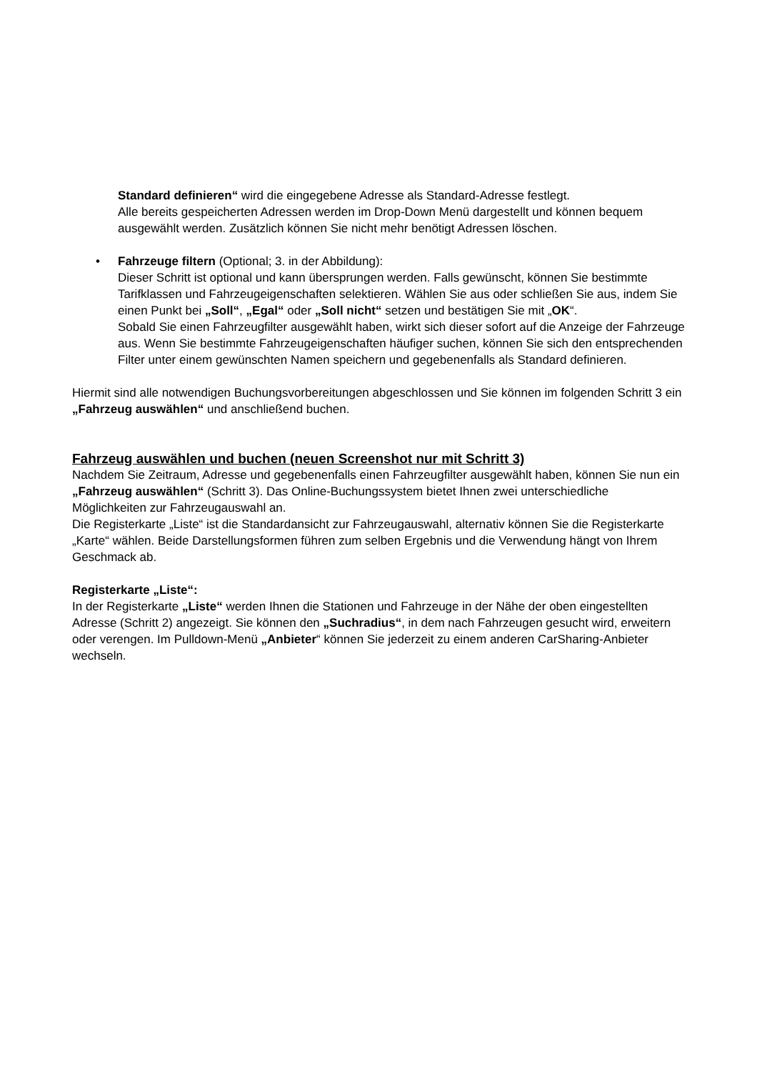Standard definieren“ wird die eingegebene Adresse als Standard-Adresse festlegt.
Alle bereits gespeicherten Adressen werden im Drop-Down Menü dargestellt und können bequem ausgewählt werden. Zusätzlich können Sie nicht mehr benötigt Adressen löschen.
• Fahrzeuge filtern (Optional; 3. in der Abbildung):
Dieser Schritt ist optional und kann übersprungen werden. Falls gewünscht, können Sie bestimmte Tarifklassen und Fahrzeugeigenschaften selektieren. Wählen Sie aus oder schließen Sie aus, indem Sie einen Punkt bei „Soll“, „Egal“ oder „Soll nicht“ setzen und bestätigen Sie mit „OK“.
Sobald Sie einen Fahrzeugfilter ausgewählt haben, wirkt sich dieser sofort auf die Anzeige der Fahrzeuge aus. Wenn Sie bestimmte Fahrzeugeigenschaften häufiger suchen, können Sie sich den entsprechenden Filter unter einem gewünschten Namen speichern und gegebenenfalls als Standard definieren.
Hiermit sind alle notwendigen Buchungsvorbereitungen abgeschlossen und Sie können im folgenden Schritt 3 ein „Fahrzeug auswählen“ und anschließend buchen.
Fahrzeug auswählen und buchen (neuen Screenshot nur mit Schritt 3)
Nachdem Sie Zeitraum, Adresse und gegebenenfalls einen Fahrzeugfilter ausgewählt haben, können Sie nun ein „Fahrzeug auswählen“ (Schritt 3). Das Online-Buchungssystem bietet Ihnen zwei unterschiedliche Möglichkeiten zur Fahrzeugauswahl an.
Die Registerkarte „Liste“ ist die Standardansicht zur Fahrzeugauswahl, alternativ können Sie die Registerkarte „Karte“ wählen. Beide Darstellungsformen führen zum selben Ergebnis und die Verwendung hängt von Ihrem Geschmack ab.
Registerkarte „Liste“:
In der Registerkarte „Liste“ werden Ihnen die Stationen und Fahrzeuge in der Nähe der oben eingestellten Adresse (Schritt 2) angezeigt. Sie können den „Suchradius“, in dem nach Fahrzeugen gesucht wird, erweitern oder verengen. Im Pulldown-Menü „Anbieter“ können Sie jederzeit zu einem anderen CarSharing-Anbieter wechseln.